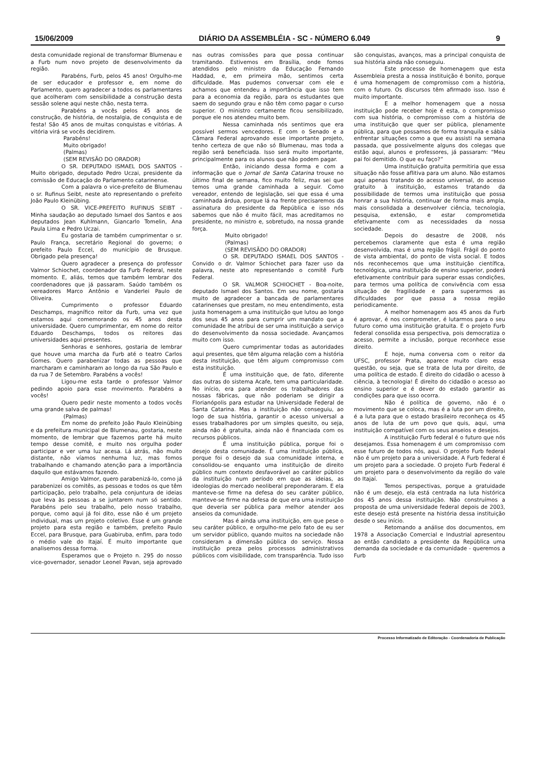15/06/2009 DIÁRIO DA ASSEMBLÉIA - SC - NÚMERO 6.049 9
desta comunidade regional de transformar Blumenau e a Furb num novo projeto de desenvolvimento da região.
Parabéns, Furb, pelos 45 anos! Orgulho-me de ser educador e professor e, em nome do Parlamento, quero agradecer a todos os parlamentares que acolheram com sensibilidade a construção desta sessão solene aqui neste chão, nesta terra.
Parabéns a vocês pelos 45 anos de construção, de história, de nostalgia, de conquista e de festa! São 45 anos de muitas conquistas e vitórias. A vitória virá se vocês decidirem.
Parabéns!
Muito obrigado!
(Palmas)
(SEM REVISÃO DO ORADOR)
O SR. DEPUTADO ISMAEL DOS SANTOS - Muito obrigado, deputado Pedro Uczai, presidente da comissão de Educação do Parlamento catarinense.
Com a palavra o vice-prefeito de Blumenau o sr. Rufinus Seibt, neste ato representando o prefeito João Paulo Kleinübing.
O SR. VICE-PREFEITO RUFINUS SEIBT - Minha saudação ao deputado Ismael dos Santos e aos deputados Jean Kuhlmann, Giancarlo Tomelin, Ana Paula Lima e Pedro Uczai.
Eu gostaria de também cumprimentar o sr. Paulo França, secretário Regional do governo; o prefeito Paulo Eccel, do município de Brusque. Obrigado pela presença!
Quero agradecer a presença do professor Valmor Schiochet, coordenador da Furb Federal, neste momento. E, aliás, temos que também lembrar dos coordenadores que já passaram. Saúdo também os vereadores Marco Antônio e Vanderlei Paulo de Oliveira.
Cumprimento o professor Eduardo Deschamps, magnífico reitor da Furb, uma vez que estamos aqui comemorando os 45 anos desta universidade. Quero cumprimentar, em nome do reitor Eduardo Deschamps, todos os reitores das universidades aqui presentes.
Senhoras e senhores, gostaria de lembrar que houve uma marcha da Furb até o teatro Carlos Gomes. Quero parabenizar todas as pessoas que marcharam e caminharam ao longo da rua São Paulo e da rua 7 de Setembro. Parabéns a vocês!
Ligou-me esta tarde o professor Valmor pedindo apoio para esse movimento. Parabéns a vocês!
Quero pedir neste momento a todos vocês uma grande salva de palmas!
(Palmas)
Em nome do prefeito João Paulo Kleinübing e da prefeitura municipal de Blumenau, gostaria, neste momento, de lembrar que fazemos parte há muito tempo desse comitê, e muito nos orgulha poder participar e ver uma luz acesa. Lá atrás, não muito distante, não víamos nenhuma luz, mas fomos trabalhando e chamando atenção para a importância daquilo que estávamos fazendo.
Amigo Valmor, quero parabenizá-lo, como já parabenizei os comitês, as pessoas e todos os que têm participação, pelo trabalho, pela conjuntura de ideias que leva às pessoas a se juntarem num só sentido. Parabéns pelo seu trabalho, pelo nosso trabalho, porque, como aqui já foi dito, esse não é um projeto individual, mas um projeto coletivo. Esse é um grande projeto para esta região e também, prefeito Paulo Eccel, para Brusque, para Guabiruba, enfim, para todo o médio vale do Itajaí. É muito importante que analisemos dessa forma.
Esperamos que o Projeto n. 295 do nosso vice-governador, senador Leonel Pavan, seja aprovado nas outras comissões para que possa continuar tramitando. Estivemos em Brasília, onde fomos atendidos pelo ministro da Educação Fernando Haddad, e, em primeira mão, sentimos certa dificuldade. Mas pudemos conversar com ele e achamos que entendeu a importância que isso tem para a economia da região, para os estudantes que saem do segundo grau e não têm como pagar o curso superior. O ministro certamente ficou sensibilizado, porque ele nos atendeu muito bem.
Nessa caminhada nós sentimos que era possível sermos vencedores. E com o Senado e a Câmara Federal aprovando esse importante projeto, tenho certeza de que não só Blumenau, mas toda a região será beneficiada. Isso será muito importante, principalmente para os alunos que não podem pagar.
Então, iniciando dessa forma e com a informação que o Jornal de Santa Catarina trouxe no último final de semana, fico muito feliz, mas sei que temos uma grande caminhada a seguir. Como vereador, entendo de legislação, sei que essa é uma caminhada árdua, porque lá na frente precisaremos da assinatura do presidente da República e isso nós sabemos que não é muito fácil, mas acreditamos no presidente, no ministro e, sobretudo, na nossa grande força.
Muito obrigado!
(Palmas)
(SEM REVISÃDO DO ORADOR)
O SR. DEPUTADO ISMAEL DOS SANTOS - Convido o dr. Valmor Schiochet para fazer uso da palavra, neste ato representando o comitê Furb Federal.
O SR. VALMOR SCHIOCHET - Boa-noite, deputado Ismael dos Santos. Em seu nome, gostaria muito de agradecer a bancada de parlamentares catarinenses que prestam, no meu entendimento, esta justa homenagem a uma instituição que lutou ao longo dos seus 45 anos para cumprir um mandato que a comunidade lhe atribui de ser uma instituição a serviço do desenvolvimento da nossa sociedade. Avançamos muito com isso.
Quero cumprimentar todas as autoridades aqui presentes, que têm alguma relação com a história desta instituição, que têm algum compromisso com esta instituição.
É uma instituição que, de fato, diferente das outras do sistema Acafe, tem uma particularidade. No início, era para atender os trabalhadores das nossas fábricas, que não poderiam se dirigir a Florianópolis para estudar na Universidade Federal de Santa Catarina. Mas a instituição não conseguiu, ao logo de sua história, garantir o acesso universal a esses trabalhadores por um simples quesito, ou seja, ainda não é gratuita, ainda não é financiada com os recursos públicos.
É uma instituição pública, porque foi o desejo desta comunidade. É uma instituição pública, porque foi o desejo da sua comunidade interna, e consolidou-se enquanto uma instituição de direito público num contexto desfavorável ao caráter público da instituição num período em que as ideias, as ideologias do mercado neoliberal preponderaram. E ela manteve-se firme na defesa do seu caráter público, manteve-se firme na defesa de que era uma instituição que deveria ser pública para melhor atender aos anseios da comunidade.
Mas é ainda uma instituição, em que pese o seu caráter público, e orgulho-me pelo fato de eu ser um servidor público, quando muitos na sociedade não consideram a dimensão pública do serviço. Nossa instituição preza pelos processos administrativos públicos com visibilidade, com transparência. Tudo isso são conquistas, avanços, mas a principal conquista de sua história ainda não conseguiu.
Este processo de homenagem que esta Assembleia presta a nossa instituição é bonito, porque é uma homenagem de compromisso com a história, com o futuro. Os discursos têm afirmado isso. Isso é muito importante.
E a melhor homenagem que a nossa instituição pode receber hoje é esta, o compromisso com sua história, o compromisso com a história de uma instituição que quer ser pública, plenamente pública, para que possamos de forma tranquila e sábia enfrentar situações como a que eu assisti na semana passada, que possivelmente alguns dos colegas que estão aqui, alunos e professores, já passaram: “Meu pai foi demitido. O que eu faço?”
Uma instituição gratuita permitiria que essa situação não fosse aflitiva para um aluno. Não estamos aqui apenas tratando do acesso universal, do acesso gratuito à instituição, estamos tratando da possibilidade de termos uma instituição que possa honrar a sua história, continuar de forma mais ampla, mais consolidada a desenvolver ciência, tecnologia, pesquisa, extensão, e estar comprometida efetivamente com as necessidades da nossa sociedade.
Depois do desastre de 2008, nós percebemos claramente que esta é uma região desenvolvida, mas é uma região frágil. Frágil do ponto de vista ambiental, do ponto de vista social. E todos nós reconhecemos que uma instituição científica, tecnológica, uma instituição de ensino superior, poderá efetivamente contribuir para superar essas condições, para termos uma política de convivência com essa situação de fragilidade e para superarmos as dificuldades por que passa a nossa região periodicamente.
A melhor homenagem aos 45 anos da Furb é aprovar, é nos comprometer, é lutarmos para o seu futuro como uma instituição gratuita. E o projeto Furb federal consolida essa perspectiva, pois democratiza o acesso, permite a inclusão, porque reconhece esse direito.
E hoje, numa conversa com o reitor da UFSC, professor Prata, aparece muito claro essa questão, ou seja, que se trata de luta por direito, de uma política de estado. É direito do cidadão o acesso à ciência, à tecnologia! É direito do cidadão o acesso ao ensino superior e é dever do estado garantir as condições para que isso ocorra.
Não é política de governo, não é o movimento que se coloca, mas é a luta por um direito, é a luta para que o estado brasileiro reconheça os 45 anos de luta de um povo que quis, aqui, uma instituição compatível com os seus anseios e desejos.
A instituição Furb federal é o futuro que nós desejamos. Essa homenagem é um compromisso com esse futuro de todos nós, aqui. O projeto Furb federal não é um projeto para a universidade. A Furb federal é um projeto para a sociedade. O projeto Furb Federal é um projeto para o desenvolvimento da região do vale do Itajaí.
Temos perspectivas, porque a gratuidade não é um desejo, ela está centrada na luta histórica dos 45 anos dessa instituição. Não construímos a proposta de uma universidade federal depois de 2003, este desejo está presente na história dessa instituição desde o seu início.
Retomando a análise dos documentos, em 1978 a Associação Comercial e Industrial apresentou ao então candidato a presidente da República uma demanda da sociedade e da comunidade - queremos a Furb
Processo Informatizado de Editoração - Coordenadoria de Publicação